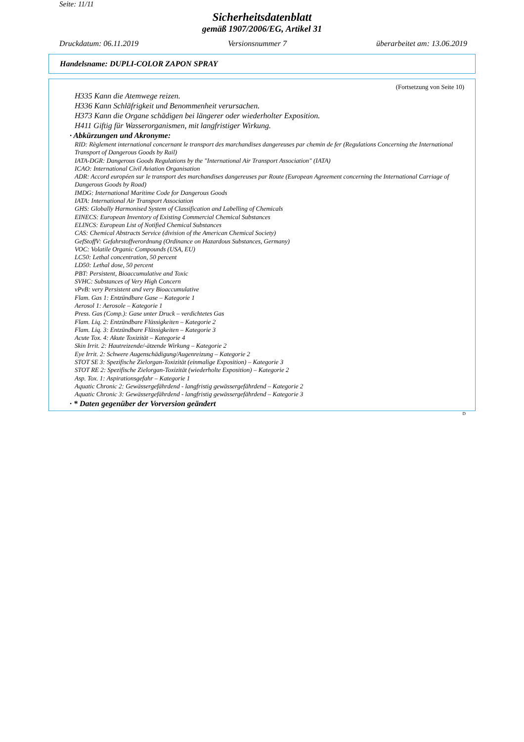Seite: 11/11
Sicherheitsdatenblatt
gemäß 1907/2006/EG, Artikel 31
Druckdatum: 06.11.2019 Versionsnummer 7 überarbeitet am: 13.06.2019
Handelsname: DUPLI-COLOR ZAPON SPRAY
(Fortsetzung von Seite 10)
H335 Kann die Atemwege reizen.
H336 Kann Schläfrigkeit und Benommenheit verursachen.
H373 Kann die Organe schädigen bei längerer oder wiederholter Exposition.
H411 Giftig für Wasserorganismen, mit langfristiger Wirkung.
· Abkürzungen und Akronyme:
RID: Règlement international concernant le transport des marchandises dangereuses par chemin de fer (Regulations Concerning the International Transport of Dangerous Goods by Rail)
IATA-DGR: Dangerous Goods Regulations by the "International Air Transport Association" (IATA)
ICAO: International Civil Aviation Organisation
ADR: Accord européen sur le transport des marchandises dangereuses par Route (European Agreement concerning the International Carriage of Dangerous Goods by Road)
IMDG: International Maritime Code for Dangerous Goods
IATA: International Air Transport Association
GHS: Globally Harmonised System of Classification and Labelling of Chemicals
EINECS: European Inventory of Existing Commercial Chemical Substances
ELINCS: European List of Notified Chemical Substances
CAS: Chemical Abstracts Service (division of the American Chemical Society)
GefStoffV: Gefahrstoffverordnung (Ordinance on Hazardous Substances, Germany)
VOC: Volatile Organic Compounds (USA, EU)
LC50: Lethal concentration, 50 percent
LD50: Lethal dose, 50 percent
PBT: Persistent, Bioaccumulative and Toxic
SVHC: Substances of Very High Concern
vPvB: very Persistent and very Bioaccumulative
Flam. Gas 1: Entzündbare Gase – Kategorie 1
Aerosol 1: Aerosole – Kategorie 1
Press. Gas (Comp.): Gase unter Druck – verdichtetes Gas
Flam. Liq. 2: Entzündbare Flüssigkeiten – Kategorie 2
Flam. Liq. 3: Entzündbare Flüssigkeiten – Kategorie 3
Acute Tox. 4: Akute Toxizität – Kategorie 4
Skin Irrit. 2: Hautreizende/-ätzende Wirkung – Kategorie 2
Eye Irrit. 2: Schwere Augenschädigung/Augenreizung – Kategorie 2
STOT SE 3: Spezifische Zielorgan-Toxizität (einmalige Exposition) – Kategorie 3
STOT RE 2: Spezifische Zielorgan-Toxizität (wiederholte Exposition) – Kategorie 2
Asp. Tox. 1: Aspirationsgefahr – Kategorie 1
Aquatic Chronic 2: Gewässergefährdend - langfristig gewässergefährdend – Kategorie 2
Aquatic Chronic 3: Gewässergefährdend - langfristig gewässergefährdend – Kategorie 3
· * Daten gegenüber der Vorversion geändert
D